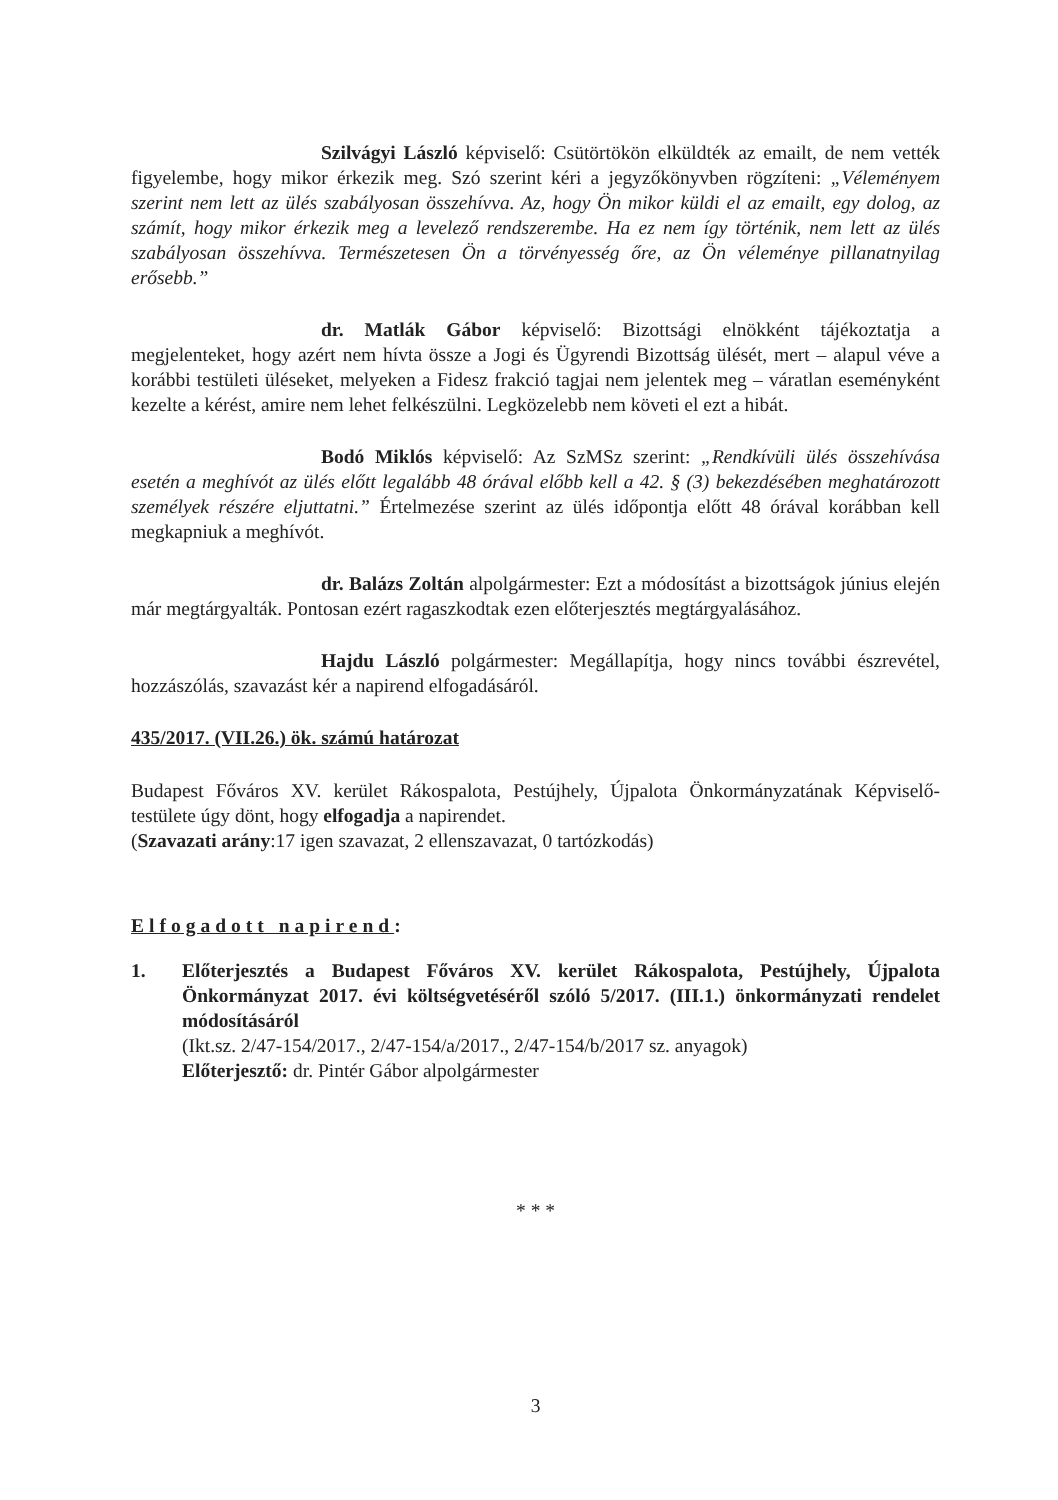Szilvágyi László képviselő: Csütörtökön elküldték az emailt, de nem vették figyelembe, hogy mikor érkezik meg. Szó szerint kéri a jegyzőkönyvben rögzíteni: „Véleményem szerint nem lett az ülés szabályosan összehívva. Az, hogy Ön mikor küldi el az emailt, egy dolog, az számít, hogy mikor érkezik meg a levelező rendszerembe. Ha ez nem így történik, nem lett az ülés szabályosan összehívva. Természetesen Ön a törvényesség őre, az Ön véleménye pillanatnyilag erősebb.”
dr. Matlák Gábor képviselő: Bizottsági elnökként tájékoztatja a megjelenteket, hogy azért nem hívta össze a Jogi és Ügyrendi Bizottság ülését, mert – alapul véve a korábbi testületi üléseket, melyeken a Fidesz frakció tagjai nem jelentek meg – váratlan eseményként kezelte a kérést, amire nem lehet felkészülni. Legközelebb nem követi el ezt a hibát.
Bodó Miklós képviselő: Az SzMSz szerint: „Rendkívüli ülés összehívása esetén a meghívót az ülés előtt legalább 48 órával előbb kell a 42. § (3) bekezdésében meghatározott személyek részére eljuttatni.” Értelmezése szerint az ülés időpontja előtt 48 órával korábban kell megkapniuk a meghívót.
dr. Balázs Zoltán alpolgármester: Ezt a módosítást a bizottságok június elején már megtárgyalták. Pontosan ezért ragaszkodtak ezen előterjesztés megtárgyalásához.
Hajdu László polgármester: Megállapítja, hogy nincs további észrevétel, hozzászólás, szavazást kér a napirend elfogadásáról.
435/2017. (VII.26.) ök. számú határozat
Budapest Főváros XV. kerület Rákospalota, Pestújhely, Újpalota Önkormányzatának Képviselő-testülete úgy dönt, hogy elfogadja a napirendet.
(Szavazati arány:17 igen szavazat, 2 ellenszavazat, 0 tartózkodás)
Elfogadott napirend:
1. Előterjesztés a Budapest Főváros XV. kerület Rákospalota, Pestújhely, Újpalota Önkormányzat 2017. évi költségvetéséről szóló 5/2017. (III.1.) önkormányzati rendelet módosításáról
(Ikt.sz. 2/47-154/2017., 2/47-154/a/2017., 2/47-154/b/2017 sz. anyagok)
Előterjesztő: dr. Pintér Gábor alpolgármester
* * *
3